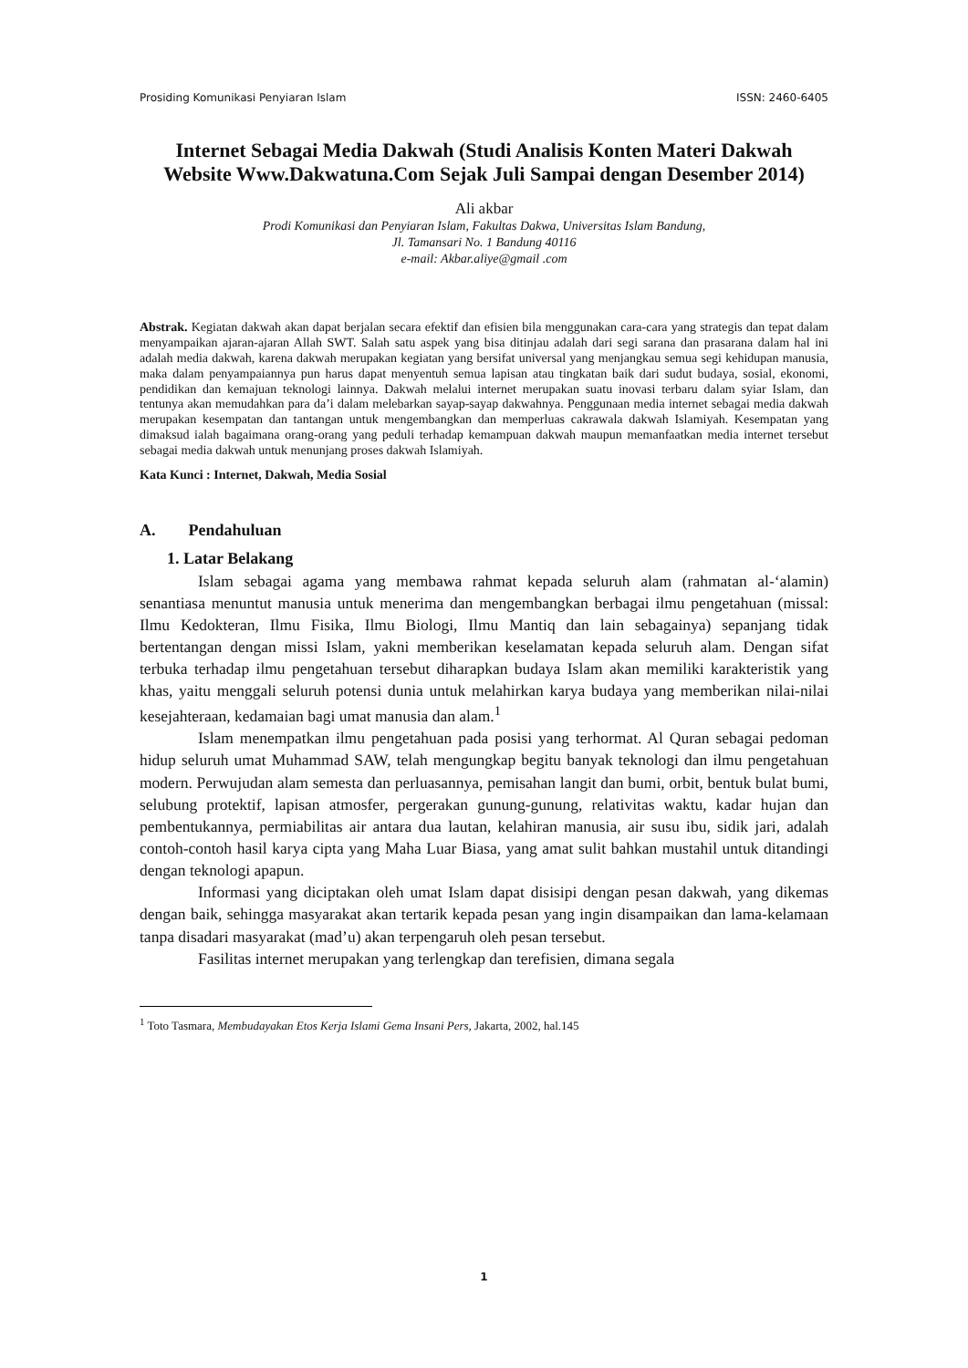Prosiding Komunikasi Penyiaran Islam ISSN: 2460-6405
Internet Sebagai Media Dakwah (Studi Analisis Konten Materi Dakwah Website Www.Dakwatuna.Com Sejak Juli Sampai dengan Desember 2014)
Ali akbar
Prodi Komunikasi dan Penyiaran Islam, Fakultas Dakwa, Universitas Islam Bandung,
Jl. Tamansari No. 1 Bandung 40116
e-mail: Akbar.aliye@gmail .com
Abstrak. Kegiatan dakwah akan dapat berjalan secara efektif dan efisien bila menggunakan cara-cara yang strategis dan tepat dalam menyampaikan ajaran-ajaran Allah SWT. Salah satu aspek yang bisa ditinjau adalah dari segi sarana dan prasarana dalam hal ini adalah media dakwah, karena dakwah merupakan kegiatan yang bersifat universal yang menjangkau semua segi kehidupan manusia, maka dalam penyampaiannya pun harus dapat menyentuh semua lapisan atau tingkatan baik dari sudut budaya, sosial, ekonomi, pendidikan dan kemajuan teknologi lainnya. Dakwah melalui internet merupakan suatu inovasi terbaru dalam syiar Islam, dan tentunya akan memudahkan para da’i dalam melebarkan sayap-sayap dakwahnya. Penggunaan media internet sebagai media dakwah merupakan kesempatan dan tantangan untuk mengembangkan dan memperluas cakrawala dakwah Islamiyah. Kesempatan yang dimaksud ialah bagaimana orang-orang yang peduli terhadap kemampuan dakwah maupun memanfaatkan media internet tersebut sebagai media dakwah untuk menunjang proses dakwah Islamiyah.
Kata Kunci : Internet, Dakwah, Media Sosial
A. Pendahuluan
1. Latar Belakang
Islam sebagai agama yang membawa rahmat kepada seluruh alam (rahmatan al-‘alamin) senantiasa menuntut manusia untuk menerima dan mengembangkan berbagai ilmu pengetahuan (missal: Ilmu Kedokteran, Ilmu Fisika, Ilmu Biologi, Ilmu Mantiq dan lain sebagainya) sepanjang tidak bertentangan dengan missi Islam, yakni memberikan keselamatan kepada seluruh alam. Dengan sifat terbuka terhadap ilmu pengetahuan tersebut diharapkan budaya Islam akan memiliki karakteristik yang khas, yaitu menggali seluruh potensi dunia untuk melahirkan karya budaya yang memberikan nilai-nilai kesejahteraan, kedamaian bagi umat manusia dan alam.<sup>1</sup>
Islam menempatkan ilmu pengetahuan pada posisi yang terhormat. Al Quran sebagai pedoman hidup seluruh umat Muhammad SAW, telah mengungkap begitu banyak teknologi dan ilmu pengetahuan modern. Perwujudan alam semesta dan perluasannya, pemisahan langit dan bumi, orbit, bentuk bulat bumi, selubung protektif, lapisan atmosfer, pergerakan gunung-gunung, relativitas waktu, kadar hujan dan pembentukannya, permiabilitas air antara dua lautan, kelahiran manusia, air susu ibu, sidik jari, adalah contoh-contoh hasil karya cipta yang Maha Luar Biasa, yang amat sulit bahkan mustahil untuk ditandingi dengan teknologi apapun.
Informasi yang diciptakan oleh umat Islam dapat disisipi dengan pesan dakwah, yang dikemas dengan baik, sehingga masyarakat akan tertarik kepada pesan yang ingin disampaikan dan lama-kelamaan tanpa disadari masyarakat (mad’u) akan terpengaruh oleh pesan tersebut.
Fasilitas internet merupakan yang terlengkap dan terefisien, dimana segala
<sup>1</sup> Toto Tasmara, Membudayakan Etos Kerja Islami Gema Insani Pers, Jakarta, 2002, hal.145
1